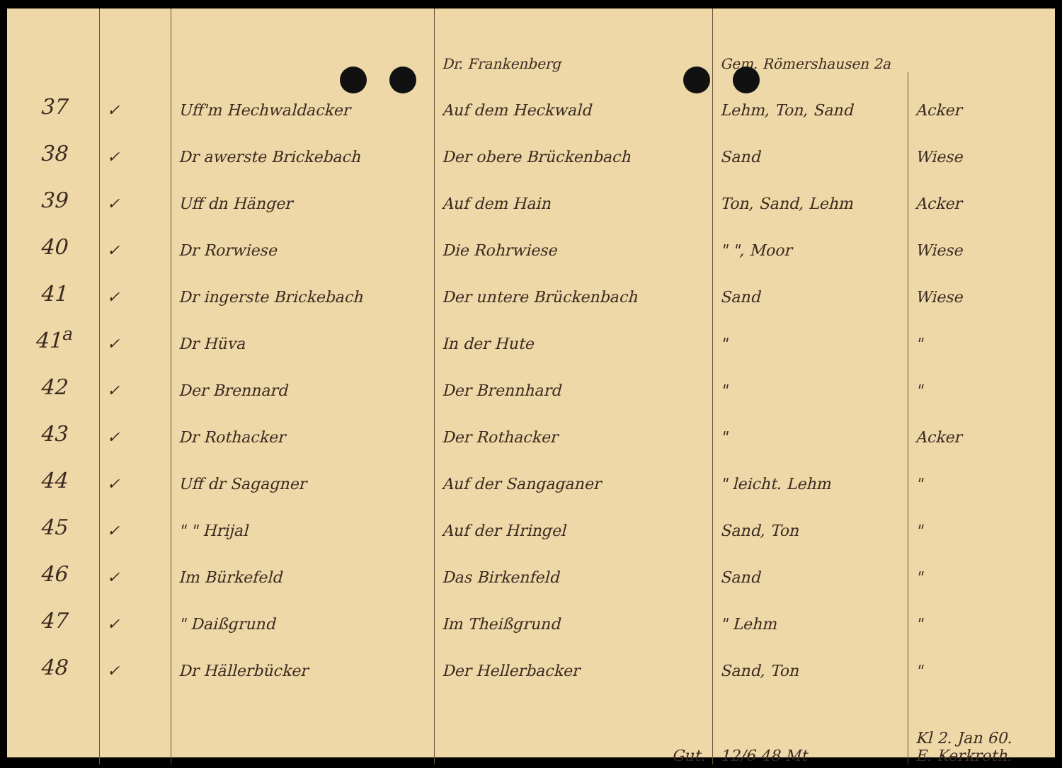| | | | Dr. Frankenberg | Gem. Römershausen 2a | |
| --- | --- | --- | --- | --- | --- |
| 37 | ✓ | Uff'm Hechwaldacker | Auf dem Heckwald | Lehm, Ton, Sand | Acker |
| 38 | ✓ | Dr awerste Brickebach | Der obere Brückenbach | Sand | Wiese |
| 39 | ✓ | Uff dn Hänger | Auf dem Hain | Ton, Sand, Lehm | Acker |
| 40 | ✓ | Dr Rorwiese | Die Rohrwiese | " ", Moor | Wiese |
| 41 | ✓ | Dr ingerste Brickebach | Der untere Brückenbach | Sand | Wiese |
| 41<sup>a</sup> | ✓ | Dr Hüva | In der Hute | " | " |
| 42 | ✓ | Der Brennard | Der Brennhard | " | " |
| 43 | ✓ | Dr Rothacker | Der Rothacker | " | Acker |
| 44 | ✓ | Uff dr Sagagner | Auf der Sangaganer | " leicht. Lehm | " |
| 45 | ✓ | " " Hrijal | Auf der Hringel | Sand, Ton | " |
| 46 | ✓ | Im Bürkefeld | Das Birkenfeld | Sand | " |
| 47 | ✓ | " Daißgrund | Im Theißgrund | " Lehm | " |
| 48 | ✓ | Dr Hällerbücker | Der Hellerbacker | Sand, Ton | " |
| | | | Gut. | 12/6 48 Mt | Kl 2. Jan 60. E. Kerkroth. |